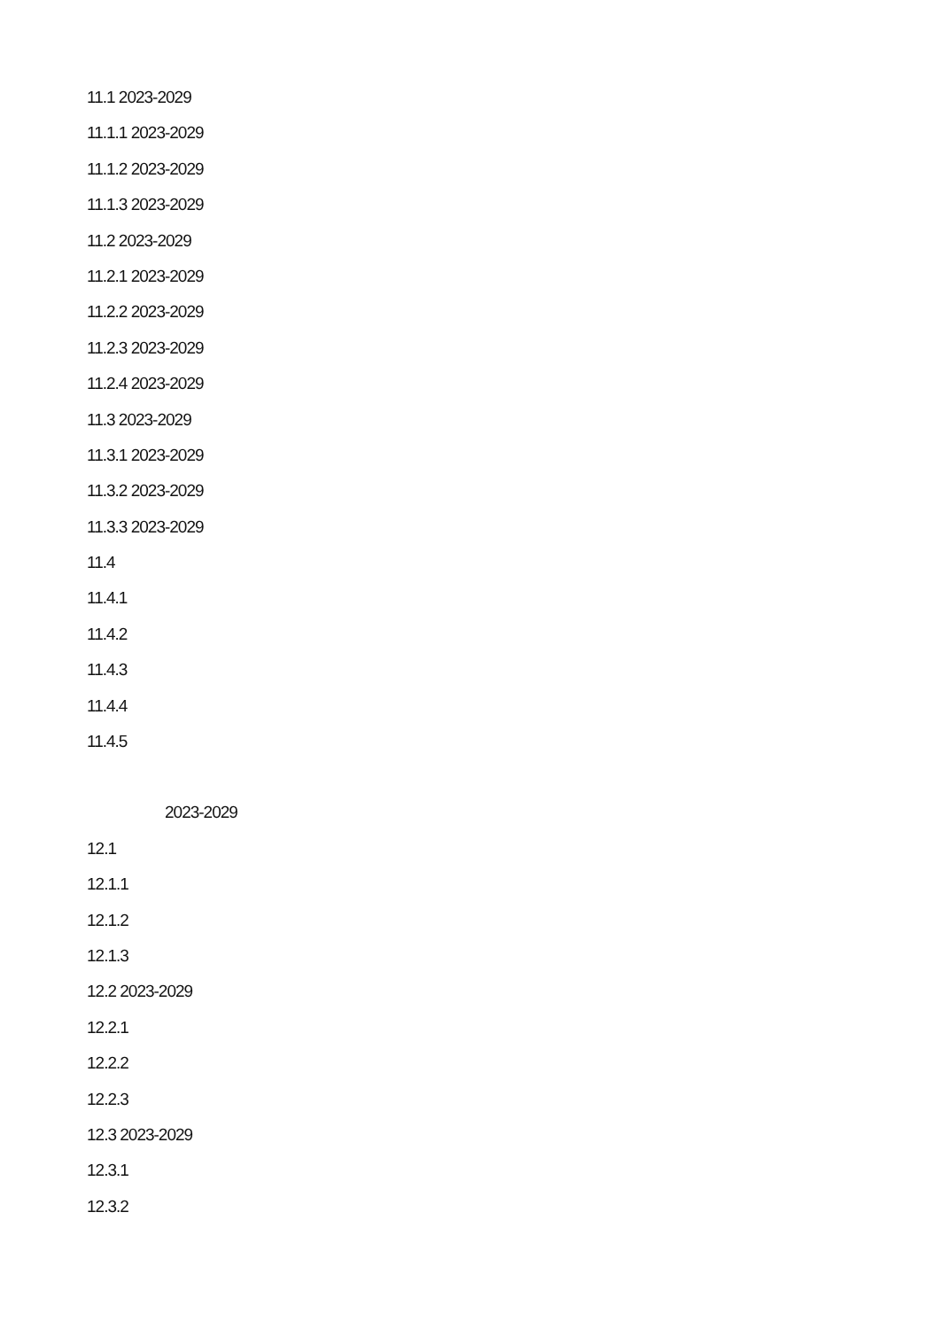11.1 2023-2029
11.1.1 2023-2029
11.1.2 2023-2029
11.1.3 2023-2029
11.2 2023-2029
11.2.1 2023-2029
11.2.2 2023-2029
11.2.3 2023-2029
11.2.4 2023-2029
11.3 2023-2029
11.3.1 2023-2029
11.3.2 2023-2029
11.3.3 2023-2029
11.4
11.4.1
11.4.2
11.4.3
11.4.4
11.4.5
2023-2029
12.1
12.1.1
12.1.2
12.1.3
12.2 2023-2029
12.2.1
12.2.2
12.2.3
12.3 2023-2029
12.3.1
12.3.2